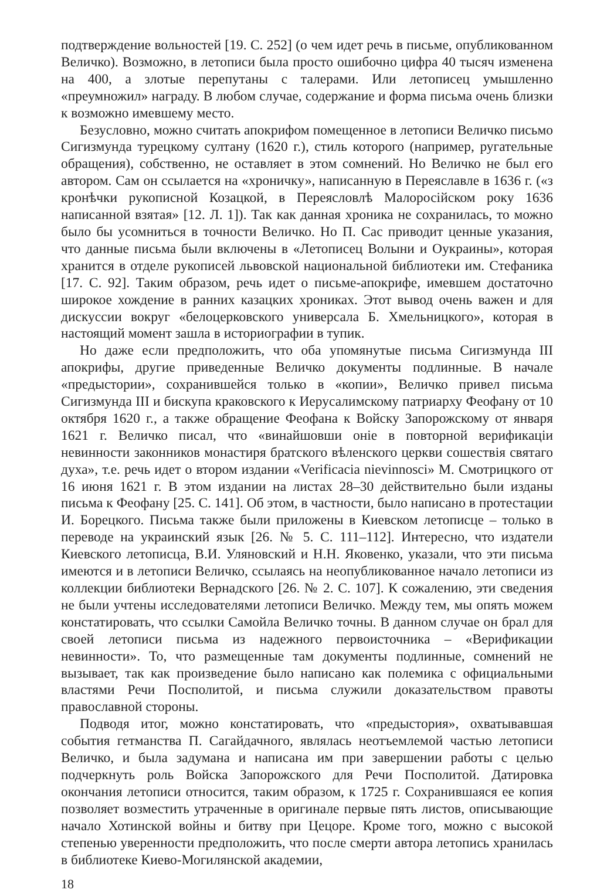подтверждение вольностей [19. С. 252] (о чем идет речь в письме, опубликованном Величко). Возможно, в летописи была просто ошибочно цифра 40 тысяч изменена на 400, а злотые перепутаны с талерами. Или летописец умышленно «преумножил» награду. В любом случае, содержание и форма письма очень близки к возможно имевшему место.
Безусловно, можно считать апокрифом помещенное в летописи Величко письмо Сигизмунда турецкому султану (1620 г.), стиль которого (например, ругательные обращения), собственно, не оставляет в этом сомнений. Но Величко не был его автором. Сам он ссылается на «хроничку», написанную в Переяславле в 1636 г. («з кронѣчки рукописной Козацкой, в Переясловлѣ Малоросійском року 1636 написанной взятая» [12. Л. 1]). Так как данная хроника не сохранилась, то можно было бы усомниться в точности Величко. Но П. Сас приводит ценные указания, что данные письма были включены в «Летописец Волыни и Оукраины», которая хранится в отделе рукописей львовской национальной библиотеки им. Стефаника [17. С. 92]. Таким образом, речь идет о письме-апокрифе, имевшем достаточно широкое хождение в ранних казацких хрониках. Этот вывод очень важен и для дискуссии вокруг «белоцерковского универсала Б. Хмельницкого», которая в настоящий момент зашла в историографии в тупик.
Но даже если предположить, что оба упомянутые письма Сигизмунда III апокрифы, другие приведенные Величко документы подлинные. В начале «предыстории», сохранившейся только в «копии», Величко привел письма Сигизмунда III и бискупа краковского к Иерусалимскому патриарху Феофану от 10 октября 1620 г., а также обращение Феофана к Войску Запорожскому от января 1621 г. Величко писал, что «винайшовши оніе в повторной верификаціи невинности законников монастиря братского вѣленского церкви сошествія святаго духа», т.е. речь идет о втором издании «Verificacia nievinnosci» М. Смотрицкого от 16 июня 1621 г. В этом издании на листах 28–30 действительно были изданы письма к Феофану [25. С. 141]. Об этом, в частности, было написано в протестации И. Борецкого. Письма также были приложены в Киевском летописце – только в переводе на украинский язык [26. № 5. С. 111–112]. Интересно, что издатели Киевского летописца, В.И. Уляновский и Н.Н. Яковенко, указали, что эти письма имеются и в летописи Величко, ссылаясь на неопубликованное начало летописи из коллекции библиотеки Вернадского [26. № 2. С. 107]. К сожалению, эти сведения не были учтены исследователями летописи Величко. Между тем, мы опять можем констатировать, что ссылки Самойла Величко точны. В данном случае он брал для своей летописи письма из надежного первоисточника – «Верификации невинности». То, что размещенные там документы подлинные, сомнений не вызывает, так как произведение было написано как полемика с официальными властями Речи Посполитой, и письма служили доказательством правоты православной стороны.
Подводя итог, можно констатировать, что «предыстория», охватывавшая события гетманства П. Сагайдачного, являлась неотъемлемой частью летописи Величко, и была задумана и написана им при завершении работы с целью подчеркнуть роль Войска Запорожского для Речи Посполитой. Датировка окончания летописи относится, таким образом, к 1725 г. Сохранившаяся ее копия позволяет возместить утраченные в оригинале первые пять листов, описывающие начало Хотинской войны и битву при Цецоре. Кроме того, можно с высокой степенью уверенности предположить, что после смерти автора летопись хранилась в библиотеке Киево-Могилянской академии,
18